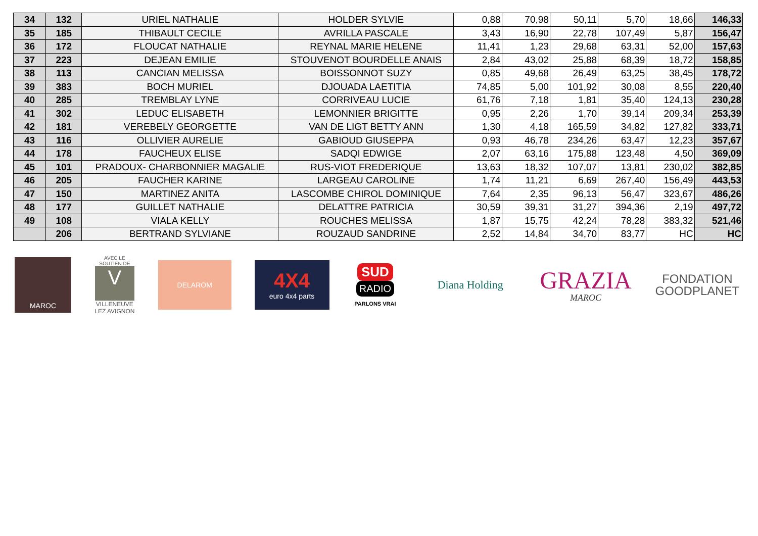| 34 | 132 | URIEL NATHALIE | HOLDER SYLVIE | 0,88 | 70,98 | 50,11 | 5,70 | 18,66 | 146,33 |
| 35 | 185 | THIBAULT CECILE | AVRILLA PASCALE | 3,43 | 16,90 | 22,78 | 107,49 | 5,87 | 156,47 |
| 36 | 172 | FLOUCAT NATHALIE | REYNAL MARIE HELENE | 11,41 | 1,23 | 29,68 | 63,31 | 52,00 | 157,63 |
| 37 | 223 | DEJEAN EMILIE | STOUVENOT BOURDELLE ANAIS | 2,84 | 43,02 | 25,88 | 68,39 | 18,72 | 158,85 |
| 38 | 113 | CANCIAN MELISSA | BOISSONNOT SUZY | 0,85 | 49,68 | 26,49 | 63,25 | 38,45 | 178,72 |
| 39 | 383 | BOCH MURIEL | DJOUADA LAETITIA | 74,85 | 5,00 | 101,92 | 30,08 | 8,55 | 220,40 |
| 40 | 285 | TREMBLAY LYNE | CORRIVEAU LUCIE | 61,76 | 7,18 | 1,81 | 35,40 | 124,13 | 230,28 |
| 41 | 302 | LEDUC ELISABETH | LEMONNIER BRIGITTE | 0,95 | 2,26 | 1,70 | 39,14 | 209,34 | 253,39 |
| 42 | 181 | VEREBELY GEORGETTE | VAN DE LIGT BETTY ANN | 1,30 | 4,18 | 165,59 | 34,82 | 127,82 | 333,71 |
| 43 | 116 | OLLIVIER AURELIE | GABIOUD GIUSEPPA | 0,93 | 46,78 | 234,26 | 63,47 | 12,23 | 357,67 |
| 44 | 178 | FAUCHEUX ELISE | SADQI EDWIGE | 2,07 | 63,16 | 175,88 | 123,48 | 4,50 | 369,09 |
| 45 | 101 | PRADOUX- CHARBONNIER MAGALIE | RUS-VIOT FREDERIQUE | 13,63 | 18,32 | 107,07 | 13,81 | 230,02 | 382,85 |
| 46 | 205 | FAUCHER KARINE | LARGEAU CAROLINE | 1,74 | 11,21 | 6,69 | 267,40 | 156,49 | 443,53 |
| 47 | 150 | MARTINEZ ANITA | LASCOMBE CHIROL DOMINIQUE | 7,64 | 2,35 | 96,13 | 56,47 | 323,67 | 486,26 |
| 48 | 177 | GUILLET NATHALIE | DELATTRE PATRICIA | 30,59 | 39,31 | 31,27 | 394,36 | 2,19 | 497,72 |
| 49 | 108 | VIALA KELLY | ROUCHES MELISSA | 1,87 | 15,75 | 42,24 | 78,28 | 383,32 | 521,46 |
| | 206 | BERTRAND SYLVIANE | ROUZAUD SANDRINE | 2,52 | 14,84 | 34,70 | 83,77 | HC | HC |
MAROC
AVEC LE SOUTIEN DE
V
VILLENEUVE LEZ AVIGNON
DELAROM
4X4
euro 4x4 parts
SUD
RADIO
PARLONS VRAI
Diana Holding
GRAZIA
MAROC
FONDATION GOODPLANET